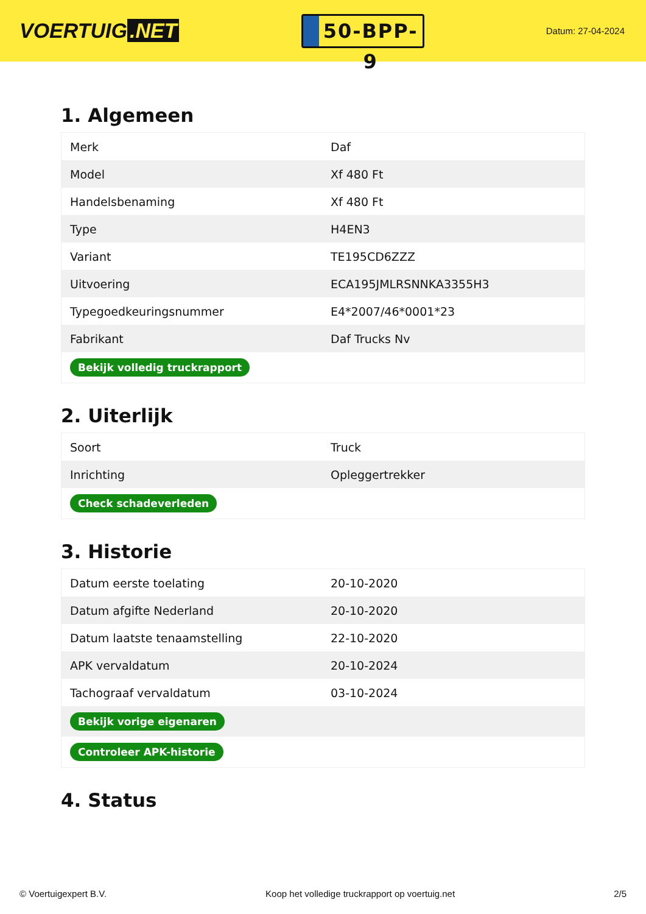VOERTUIG.NET
50-BPP-9
Datum: 27-04-2024
1. Algemeen
| Merk | Daf |
| Model | Xf 480 Ft |
| Handelsbenaming | Xf 480 Ft |
| Type | H4EN3 |
| Variant | TE195CD6ZZZ |
| Uitvoering | ECA195JMLRSNNKA3355H3 |
| Typegoedkeuringsnummer | E4*2007/46*0001*23 |
| Fabrikant | Daf Trucks Nv |
| Bekijk volledig truckrapport | |
2. Uiterlijk
| Soort | Truck |
| Inrichting | Opleggertrekker |
| Check schadeverleden | |
3. Historie
| Datum eerste toelating | 20-10-2020 |
| Datum afgifte Nederland | 20-10-2020 |
| Datum laatste tenaamstelling | 22-10-2020 |
| APK vervaldatum | 20-10-2024 |
| Tachograaf vervaldatum | 03-10-2024 |
| Bekijk vorige eigenaren | |
| Controleer APK-historie | |
4. Status
© Voertuigexpert B.V. Koop het volledige truckrapport op voertuig.net 2/5